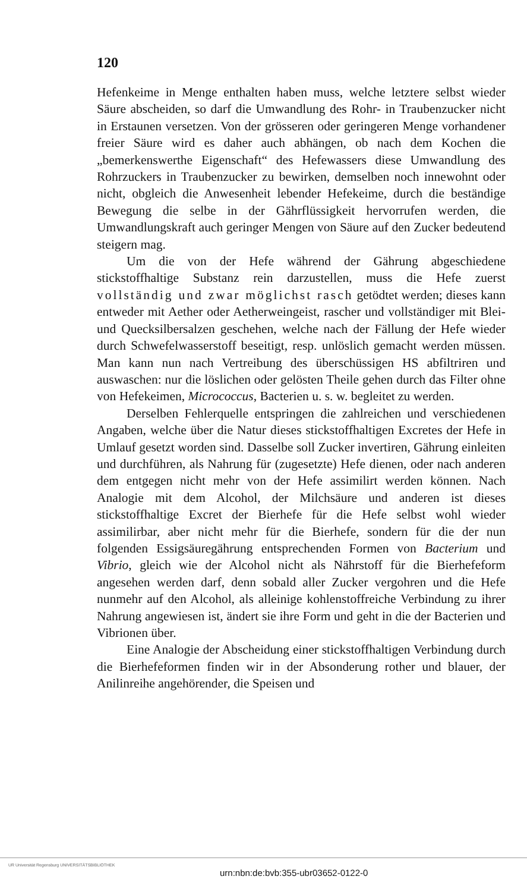120
Hefenkeime in Menge enthalten haben muss, welche letztere selbst wieder Säure abscheiden, so darf die Umwandlung des Rohr- in Traubenzucker nicht in Erstaunen versetzen. Von der grösseren oder geringeren Menge vorhandener freier Säure wird es daher auch abhängen, ob nach dem Kochen die „bemerkenswerthe Eigenschaft“ des Hefewassers diese Umwandlung des Rohrzuckers in Traubenzucker zu bewirken, demselben noch innewohnt oder nicht, obgleich die Anwesenheit lebender Hefekeime, durch die beständige Bewegung die selbe in der Gährflüssigkeit hervorrufen werden, die Umwandlungskraft auch geringer Mengen von Säure auf den Zucker bedeutend steigern mag.
Um die von der Hefe während der Gährung abgeschiedene stickstoffhaltige Substanz rein darzustellen, muss die Hefe zuerst vollständig und zwar möglichst rasch getödtet werden; dieses kann entweder mit Aether oder Aetherweingeist, rascher und vollständiger mit Blei- und Quecksilbersalzen geschehen, welche nach der Fällung der Hefe wieder durch Schwefelwasserstoff beseitigt, resp. unlöslich gemacht werden müssen. Man kann nun nach Vertreibung des überschüssigen HS abfiltriren und auswaschen: nur die löslichen oder gelösten Theile gehen durch das Filter ohne von Hefekeimen, Micrococcus, Bacterien u. s. w. begleitet zu werden.
Derselben Fehlerquelle entspringen die zahlreichen und verschiedenen Angaben, welche über die Natur dieses stickstoffhaltigen Excretes der Hefe in Umlauf gesetzt worden sind. Dasselbe soll Zucker invertiren, Gährung einleiten und durchführen, als Nahrung für (zugesetzte) Hefe dienen, oder nach anderen dem entgegen nicht mehr von der Hefe assimilirt werden können. Nach Analogie mit dem Alcohol, der Milchsäure und anderen ist dieses stickstoffhaltige Excret der Bierhefe für die Hefe selbst wohl wieder assimilirbar, aber nicht mehr für die Bierhefe, sondern für die der nun folgenden Essigsäuregährung entsprechenden Formen von Bacterium und Vibrio, gleich wie der Alcohol nicht als Nährstoff für die Bierhefeform angesehen werden darf, denn sobald aller Zucker vergohren und die Hefe nunmehr auf den Alcohol, als alleinige kohlenstoffreiche Verbindung zu ihrer Nahrung angewiesen ist, ändert sie ihre Form und geht in die der Bacterien und Vibrionen über.
Eine Analogie der Abscheidung einer stickstoffhaltigen Verbindung durch die Bierhefeformen finden wir in der Absonderung rother und blauer, der Anilinreihe angehörender, die Speisen und
UR Universität Regensburg UNIVERSITÄTSBIBLIOTHEK
urn:nbn:de:bvb:355-ubr03652-0122-0